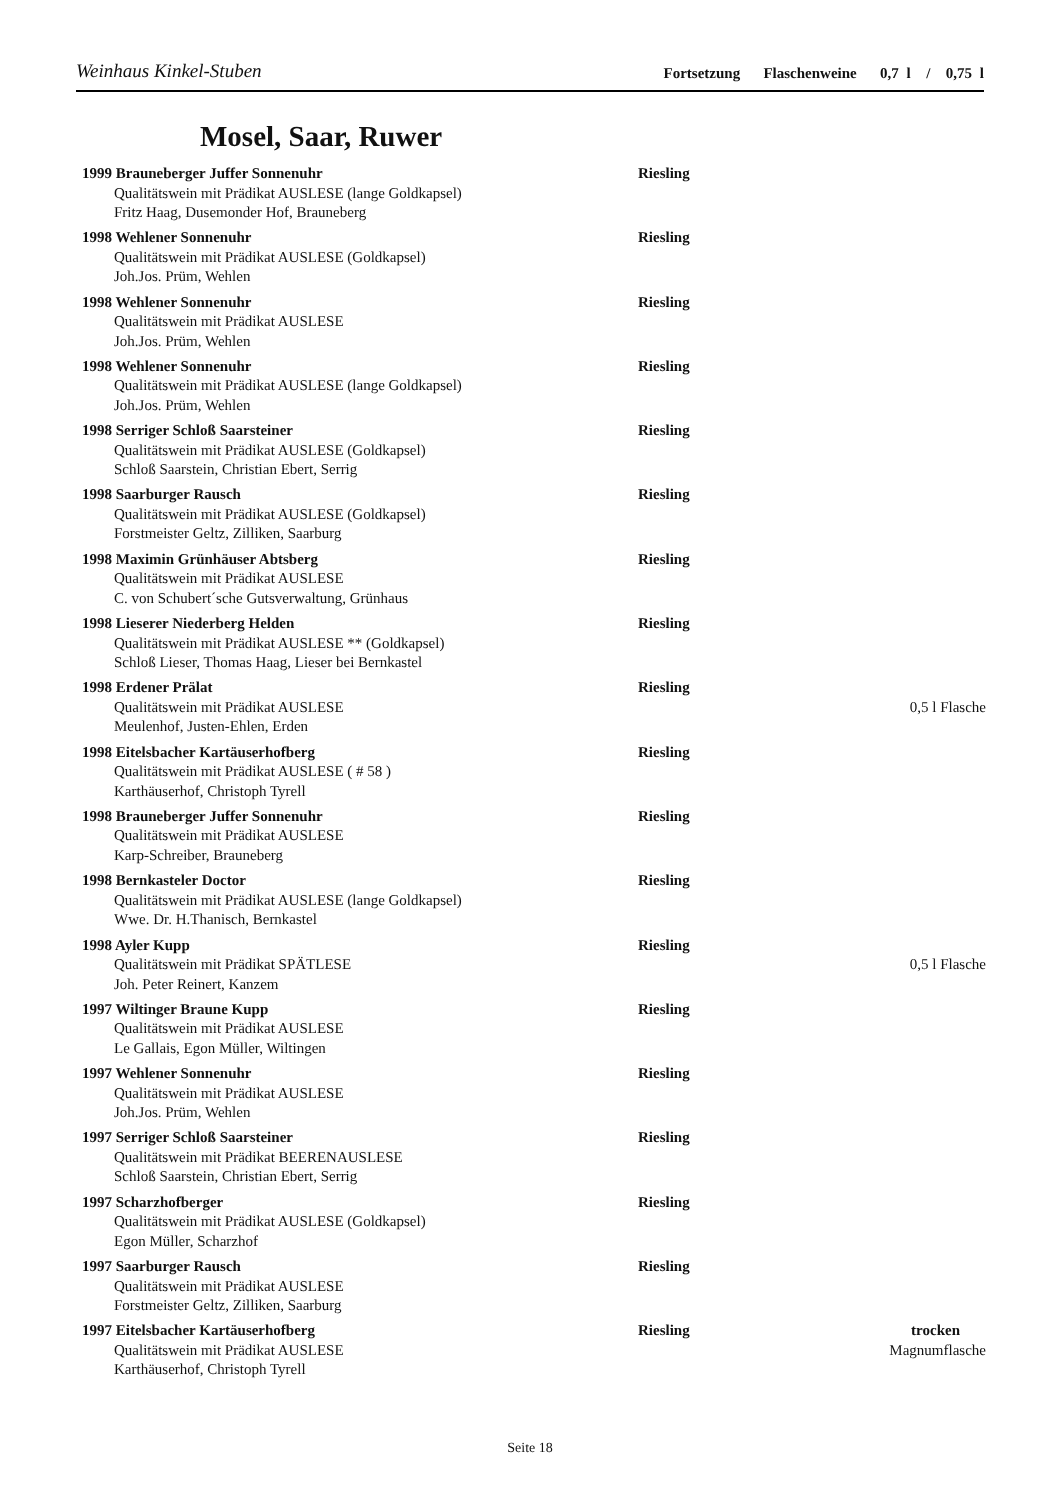Weinhaus Kinkel-Stuben Fortsetzung Flaschenweine 0,7 l / 0,75 l
Mosel, Saar, Ruwer
1999 Brauneberger Juffer Sonnenuhr Riesling
Qualitätswein mit Prädikat AUSLESE (lange Goldkapsel)
Fritz Haag, Dusemonder Hof, Brauneberg
1998 Wehlener Sonnenuhr Riesling
Qualitätswein mit Prädikat AUSLESE (Goldkapsel)
Joh.Jos. Prüm, Wehlen
1998 Wehlener Sonnenuhr Riesling
Qualitätswein mit Prädikat AUSLESE
Joh.Jos. Prüm, Wehlen
1998 Wehlener Sonnenuhr Riesling
Qualitätswein mit Prädikat AUSLESE (lange Goldkapsel)
Joh.Jos. Prüm, Wehlen
1998 Serriger Schloß Saarsteiner Riesling
Qualitätswein mit Prädikat AUSLESE (Goldkapsel)
Schloß Saarstein, Christian Ebert, Serrig
1998 Saarburger Rausch Riesling
Qualitätswein mit Prädikat AUSLESE (Goldkapsel)
Forstmeister Geltz, Zilliken, Saarburg
1998 Maximin Grünhäuser Abtsberg Riesling
Qualitätswein mit Prädikat AUSLESE
C. von Schubert´sche Gutsverwaltung, Grünhaus
1998 Lieserer Niederberg Helden Riesling
Qualitätswein mit Prädikat AUSLESE ** (Goldkapsel)
Schloß Lieser, Thomas Haag, Lieser bei Bernkastel
1998 Erdener Prälat Riesling
Qualitätswein mit Prädikat AUSLESE 0,5 l Flasche
Meulenhof, Justen-Ehlen, Erden
1998 Eitelsbacher Kartäuserhofberg Riesling
Qualitätswein mit Prädikat AUSLESE ( # 58 )
Karthäuserhof, Christoph Tyrell
1998 Brauneberger Juffer Sonnenuhr Riesling
Qualitätswein mit Prädikat AUSLESE
Karp-Schreiber, Brauneberg
1998 Bernkasteler Doctor Riesling
Qualitätswein mit Prädikat AUSLESE (lange Goldkapsel)
Wwe. Dr. H.Thanisch, Bernkastel
1998 Ayler Kupp Riesling
Qualitätswein mit Prädikat SPÄTLESE 0,5 l Flasche
Joh. Peter Reinert, Kanzem
1997 Wiltinger Braune Kupp Riesling
Qualitätswein mit Prädikat AUSLESE
Le Gallais, Egon Müller, Wiltingen
1997 Wehlener Sonnenuhr Riesling
Qualitätswein mit Prädikat AUSLESE
Joh.Jos. Prüm, Wehlen
1997 Serriger Schloß Saarsteiner Riesling
Qualitätswein mit Prädikat BEERENAUSLESE
Schloß Saarstein, Christian Ebert, Serrig
1997 Scharzhofberger Riesling
Qualitätswein mit Prädikat AUSLESE (Goldkapsel)
Egon Müller, Scharzhof
1997 Saarburger Rausch Riesling
Qualitätswein mit Prädikat AUSLESE
Forstmeister Geltz, Zilliken, Saarburg
1997 Eitelsbacher Kartäuserhofberg Riesling trocken
Qualitätswein mit Prädikat AUSLESE Magnumflasche
Karthäuserhof, Christoph Tyrell
Seite 18